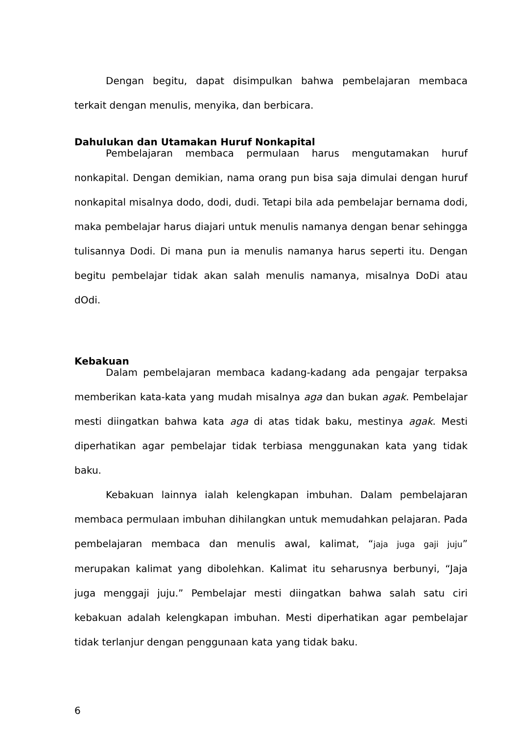Dengan begitu, dapat disimpulkan bahwa pembelajaran membaca terkait dengan menulis, menyika, dan berbicara.
Dahulukan dan Utamakan Huruf Nonkapital
Pembelajaran membaca permulaan harus mengutamakan huruf nonkapital. Dengan demikian, nama orang pun bisa saja dimulai dengan huruf nonkapital misalnya dodo, dodi, dudi. Tetapi bila ada pembelajar bernama dodi, maka pembelajar harus diajari untuk menulis namanya dengan benar sehingga tulisannya Dodi. Di mana pun ia menulis namanya harus seperti itu. Dengan begitu pembelajar tidak akan salah menulis namanya, misalnya DoDi atau dOdi.
Kebakuan
Dalam pembelajaran membaca kadang-kadang ada pengajar terpaksa memberikan kata-kata yang mudah misalnya aga dan bukan agak. Pembelajar mesti diingatkan bahwa kata aga di atas tidak baku, mestinya agak. Mesti diperhatikan agar pembelajar tidak terbiasa menggunakan kata yang tidak baku.
Kebakuan lainnya ialah kelengkapan imbuhan. Dalam pembelajaran membaca permulaan imbuhan dihilangkan untuk memudahkan pelajaran. Pada pembelajaran membaca dan menulis awal, kalimat, “jaja juga gaji juju” merupakan kalimat yang dibolehkan. Kalimat itu seharusnya berbunyi, “Jaja juga menggaji juju.” Pembelajar mesti diingatkan bahwa salah satu ciri kebakuan adalah kelengkapan imbuhan. Mesti diperhatikan agar pembelajar tidak terlanjur dengan penggunaan kata yang tidak baku.
6